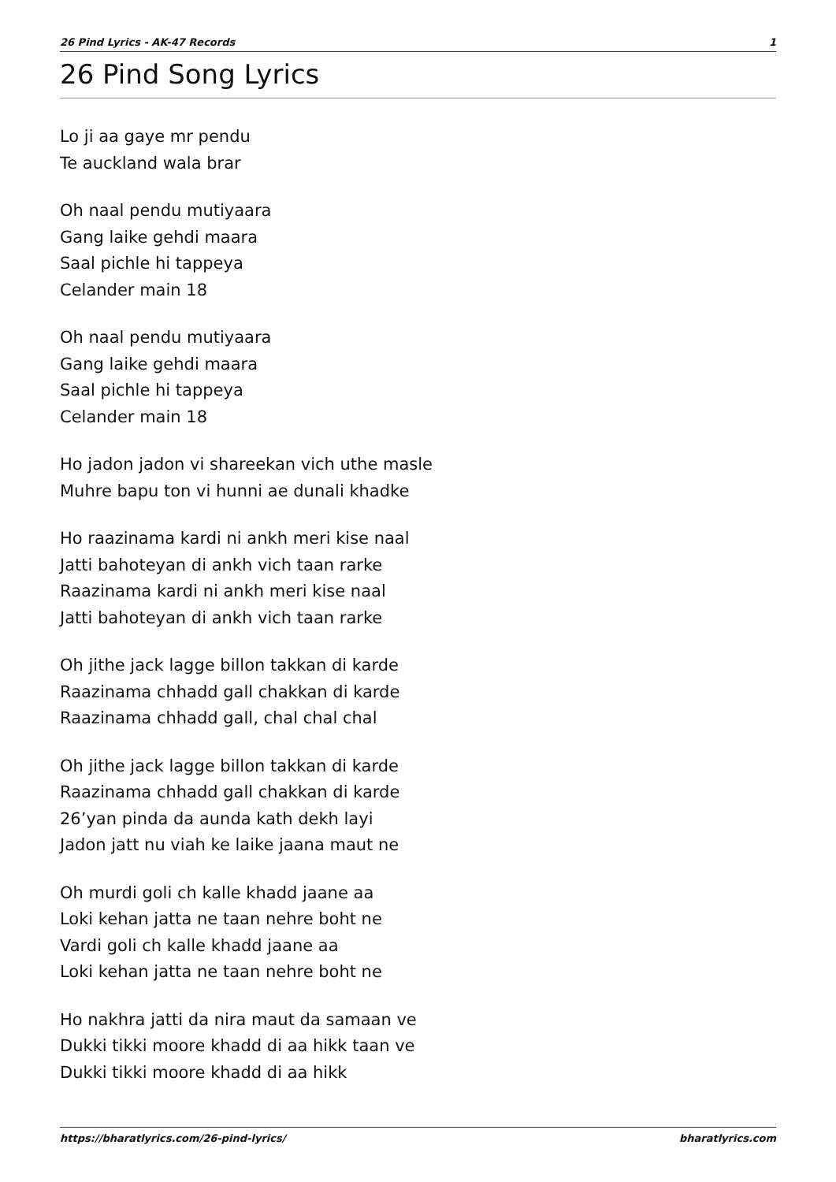26 Pind Lyrics - AK-47 Records 1
26 Pind Song Lyrics
Lo ji aa gaye mr pendu
Te auckland wala brar
Oh naal pendu mutiyaara
Gang laike gehdi maara
Saal pichle hi tappeya
Celander main 18
Oh naal pendu mutiyaara
Gang laike gehdi maara
Saal pichle hi tappeya
Celander main 18
Ho jadon jadon vi shareekan vich uthe masle
Muhre bapu ton vi hunni ae dunali khadke
Ho raazinama kardi ni ankh meri kise naal
Jatti bahoteyan di ankh vich taan rarke
Raazinama kardi ni ankh meri kise naal
Jatti bahoteyan di ankh vich taan rarke
Oh jithe jack lagge billon takkan di karde
Raazinama chhadd gall chakkan di karde
Raazinama chhadd gall, chal chal chal
Oh jithe jack lagge billon takkan di karde
Raazinama chhadd gall chakkan di karde
26’yan pinda da aunda kath dekh layi
Jadon jatt nu viah ke laike jaana maut ne
Oh murdi goli ch kalle khadd jaane aa
Loki kehan jatta ne taan nehre boht ne
Vardi goli ch kalle khadd jaane aa
Loki kehan jatta ne taan nehre boht ne
Ho nakhra jatti da nira maut da samaan ve
Dukki tikki moore khadd di aa hikk taan ve
Dukki tikki moore khadd di aa hikk
https://bharatlyrics.com/26-pind-lyrics/ bharatlyrics.com